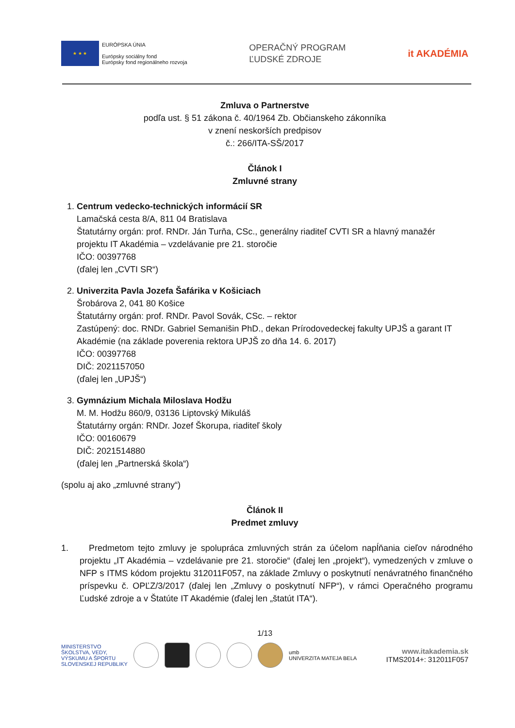★ ★ ★
EURÓPSKA ÚNIA
Európsky sociálny fond
Európsky fond regionálneho rozvoja
OPERAČNÝ PROGRAM
ĽUDSKÉ ZDROJE
it AKADÉMIA
Zmluva o Partnerstve
podľa ust. § 51 zákona č. 40/1964 Zb. Občianskeho zákonníka
v znení neskorších predpisov
č.: 266/ITA-SŠ/2017
Článok I
Zmluvné strany
1. Centrum vedecko-technických informácií SR
Lamačská cesta 8/A, 811 04 Bratislava
Štatutárny orgán: prof. RNDr. Ján Turňa, CSc., generálny riaditeľ CVTI SR a hlavný manažér projektu IT Akadémia – vzdelávanie pre 21. storočie
IČO: 00397768
(ďalej len „CVTI SR“)
2. Univerzita Pavla Jozefa Šafárika v Košiciach
Šrobárova 2, 041 80 Košice
Štatutárny orgán: prof. RNDr. Pavol Sovák, CSc. – rektor
Zastúpený: doc. RNDr. Gabriel Semanišin PhD., dekan Prírodovedeckej fakulty UPJŠ a garant IT Akadémie (na základe poverenia rektora UPJŠ zo dňa 14. 6. 2017)
IČO: 00397768
DIČ: 2021157050
(ďalej len „UPJŠ“)
3. Gymnázium Michala Miloslava Hodžu
M. M. Hodžu 860/9, 03136 Liptovský Mikuláš
Štatutárny orgán: RNDr. Jozef Škorupa, riaditeľ školy
IČO: 00160679
DIČ: 2021514880
(ďalej len „Partnerská škola“)
(spolu aj ako „zmluvné strany“)
Článok II
Predmet zmluvy
1. Predmetom tejto zmluvy je spolupráca zmluvných strán za účelom napĺňania cieľov národného projektu „IT Akadémia – vzdelávanie pre 21. storočie“ (ďalej len „projekt“), vymedzených v zmluve o NFP s ITMS kódom projektu 312011F057, na základe Zmluvy o poskytnutí nenávratného finančného príspevku č. OPĽZ/3/2017 (ďalej len „Zmluvy o poskytnutí NFP“), v rámci Operačného programu Ľudské zdroje a v Štatúte IT Akadémie (ďalej len „štatút ITA“).
1/13
MINISTERSTVO
ŠKOLSTVA, VEDY,
VÝSKUMU A ŠPORTU
SLOVENSKEJ REPUBLIKY
umb
UNIVERZITA MATEJA BELA
www.itakademia.sk
ITMS2014+: 312011F057